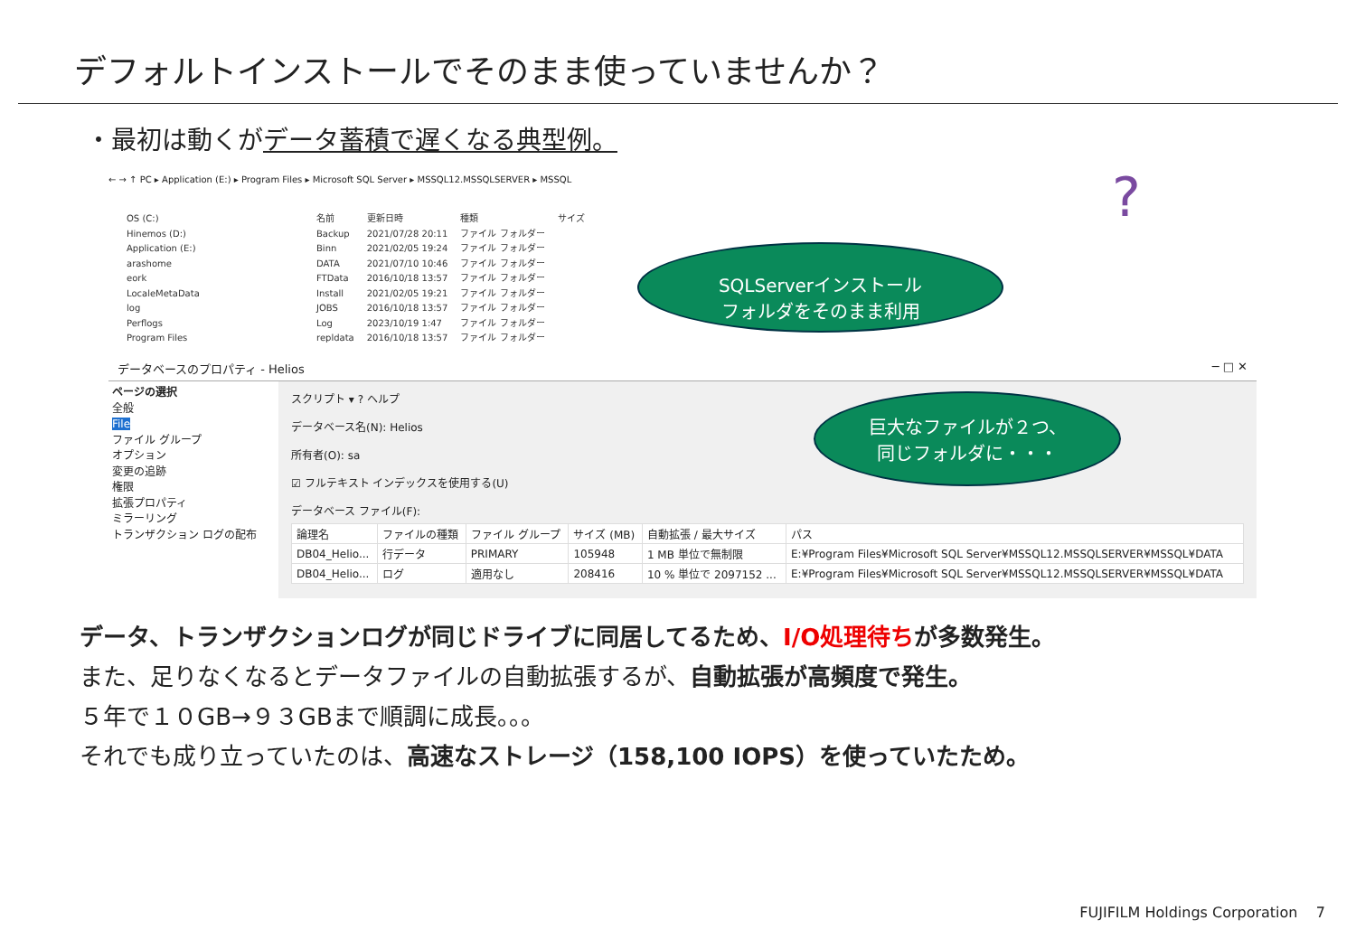デフォルトインストールでそのまま使っていませんか？
・最初は動くがデータ蓄積で遅くなる典型例。
← → ↑ PC ▸ Application (E:) ▸ Program Files ▸ Microsoft SQL Server ▸ MSSQL12.MSSQLSERVER ▸ MSSQL
OS (C:)
Hinemos (D:)
Application (E:)
arashome
eork
LocaleMetaData
log
Perflogs
Program Files
| 名前 | 更新日時 | 種類 | サイズ |
| Backup | 2021/07/28 20:11 | ファイル フォルダー | |
| Binn | 2021/02/05 19:24 | ファイル フォルダー | |
| DATA | 2021/07/10 10:46 | ファイル フォルダー | |
| FTData | 2016/10/18 13:57 | ファイル フォルダー | |
| Install | 2021/02/05 19:21 | ファイル フォルダー | |
| JOBS | 2016/10/18 13:57 | ファイル フォルダー | |
| Log | 2023/10/19 1:47 | ファイル フォルダー | |
| repldata | 2016/10/18 13:57 | ファイル フォルダー | |
データベースのプロパティ - Helios ─ □ ✕
ページの選択
全般
File
ファイル グループ
オプション
変更の追跡
権限
拡張プロパティ
ミラーリング
トランザクション ログの配布
スクリプト ▾ ? ヘルプ
データベース名(N): Helios
所有者(O): sa
☑ フルテキスト インデックスを使用する(U)
データベース ファイル(F):
| 論理名 | ファイルの種類 | ファイル グループ | サイズ (MB) | 自動拡張 / 最大サイズ | パス |
| --- | --- | --- | --- | --- | --- |
| DB04_Helio... | 行データ | PRIMARY | 105948 | 1 MB 単位で無制限 | E:¥Program Files¥Microsoft SQL Server¥MSSQL12.MSSQLSERVER¥MSSQL¥DATA |
| DB04_Helio... | ログ | 適用なし | 208416 | 10 % 単位で 2097152 ... | E:¥Program Files¥Microsoft SQL Server¥MSSQL12.MSSQLSERVER¥MSSQL¥DATA |
SQLServerインストール
フォルダをそのまま利用
巨大なファイルが２つ、
同じフォルダに・・・
?
データ、トランザクションログが同じドライブに同居してるため、I/O処理待ちが多数発生。
また、足りなくなるとデータファイルの自動拡張するが、自動拡張が高頻度で発生。
５年で１０GB→９３GBまで順調に成長。。。
それでも成り立っていたのは、高速なストレージ（158,100 IOPS）を使っていたため。
FUJIFILM Holdings Corporation 7